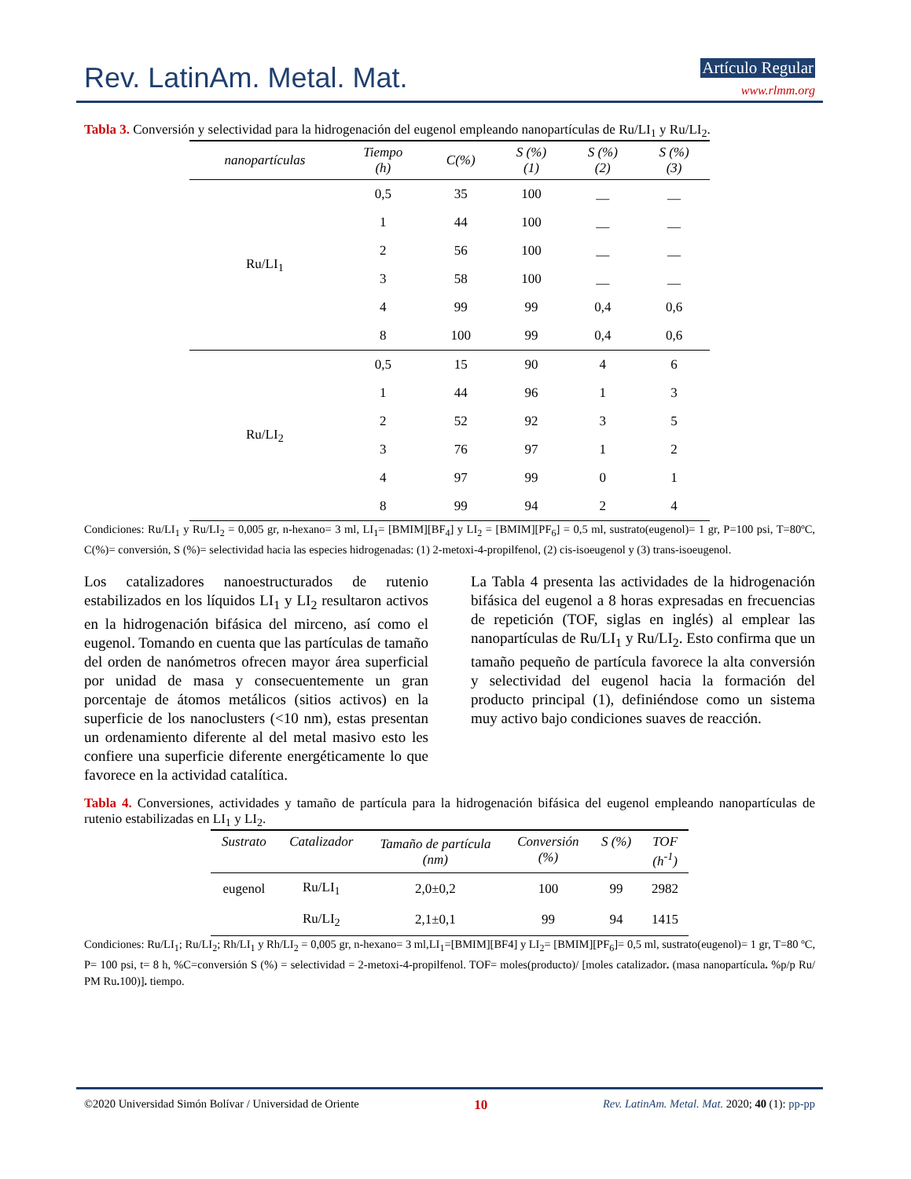Rev. LatinAm. Metal. Mat. Artículo Regular
www.rlmm.org
Tabla 3. Conversión y selectividad para la hidrogenación del eugenol empleando nanopartículas de Ru/LI<sub>1</sub> y Ru/LI<sub>2</sub>.
| nanopartículas | Tiempo (h) | C(%) | S (%) (1) | S (%) (2) | S (%) (3) |
| --- | --- | --- | --- | --- | --- |
| Ru/LI<sub>1</sub> | 0,5 | 35 | 100 | __ | __ |
| | 1 | 44 | 100 | __ | __ |
| | 2 | 56 | 100 | __ | __ |
| | 3 | 58 | 100 | __ | __ |
| | 4 | 99 | 99 | 0,4 | 0,6 |
| | 8 | 100 | 99 | 0,4 | 0,6 |
| Ru/LI<sub>2</sub> | 0,5 | 15 | 90 | 4 | 6 |
| | 1 | 44 | 96 | 1 | 3 |
| | 2 | 52 | 92 | 3 | 5 |
| | 3 | 76 | 97 | 1 | 2 |
| | 4 | 97 | 99 | 0 | 1 |
| | 8 | 99 | 94 | 2 | 4 |
Condiciones: Ru/LI<sub>1</sub> y Ru/LI<sub>2</sub> = 0,005 gr, n-hexano= 3 ml, LI<sub>1</sub>= [BMIM][BF<sub>4</sub>] y LI<sub>2</sub> = [BMIM][PF<sub>6</sub>] = 0,5 ml, sustrato(eugenol)= 1 gr, P=100 psi, T=80ºC, C(%)= conversión, S (%)= selectividad hacia las especies hidrogenadas: (1) 2-metoxi-4-propilfenol, (2) cis-isoeugenol y (3) trans-isoeugenol.
Los catalizadores nanoestructurados de rutenio estabilizados en los líquidos LI<sub>1</sub> y LI<sub>2</sub> resultaron activos en la hidrogenación bifásica del mirceno, así como el eugenol. Tomando en cuenta que las partículas de tamaño del orden de nanómetros ofrecen mayor área superficial por unidad de masa y consecuentemente un gran porcentaje de átomos metálicos (sitios activos) en la superficie de los nanoclusters (<10 nm), estas presentan un ordenamiento diferente al del metal masivo esto les confiere una superficie diferente energéticamente lo que favorece en la actividad catalítica.
La Tabla 4 presenta las actividades de la hidrogenación bifásica del eugenol a 8 horas expresadas en frecuencias de repetición (TOF, siglas en inglés) al emplear las nanopartículas de Ru/LI<sub>1</sub> y Ru/LI<sub>2</sub>. Esto confirma que un tamaño pequeño de partícula favorece la alta conversión y selectividad del eugenol hacia la formación del producto principal (1), definiéndose como un sistema muy activo bajo condiciones suaves de reacción.
Tabla 4. Conversiones, actividades y tamaño de partícula para la hidrogenación bifásica del eugenol empleando nanopartículas de rutenio estabilizadas en LI<sub>1</sub> y LI<sub>2</sub>.
| Sustrato | Catalizador | Tamaño de partícula (nm) | Conversión (%) | S (%) | TOF (h<sup>-1</sup>) |
| --- | --- | --- | --- | --- | --- |
| eugenol | Ru/LI<sub>1</sub> | 2,0±0,2 | 100 | 99 | 2982 |
| | Ru/LI<sub>2</sub> | 2,1±0,1 | 99 | 94 | 1415 |
Condiciones: Ru/LI<sub>1</sub>; Ru/LI<sub>2</sub>; Rh/LI<sub>1</sub> y Rh/LI<sub>2</sub> = 0,005 gr, n-hexano= 3 ml,LI<sub>1</sub>=[BMIM][BF4] y LI<sub>2</sub>= [BMIM][PF<sub>6</sub>]= 0,5 ml, sustrato(eugenol)= 1 gr, T=80 ºC, P= 100 psi, t= 8 h, %C=conversión S (%) = selectividad = 2-metoxi-4-propilfenol. TOF= moles(producto)/ [moles catalizador. (masa nanopartícula. %p/p Ru/ PM Ru. 100)]. tiempo.
©2020 Universidad Simón Bolívar / Universidad de Oriente 10 Rev. LatinAm. Metal. Mat. 2020; 40 (1): pp-pp